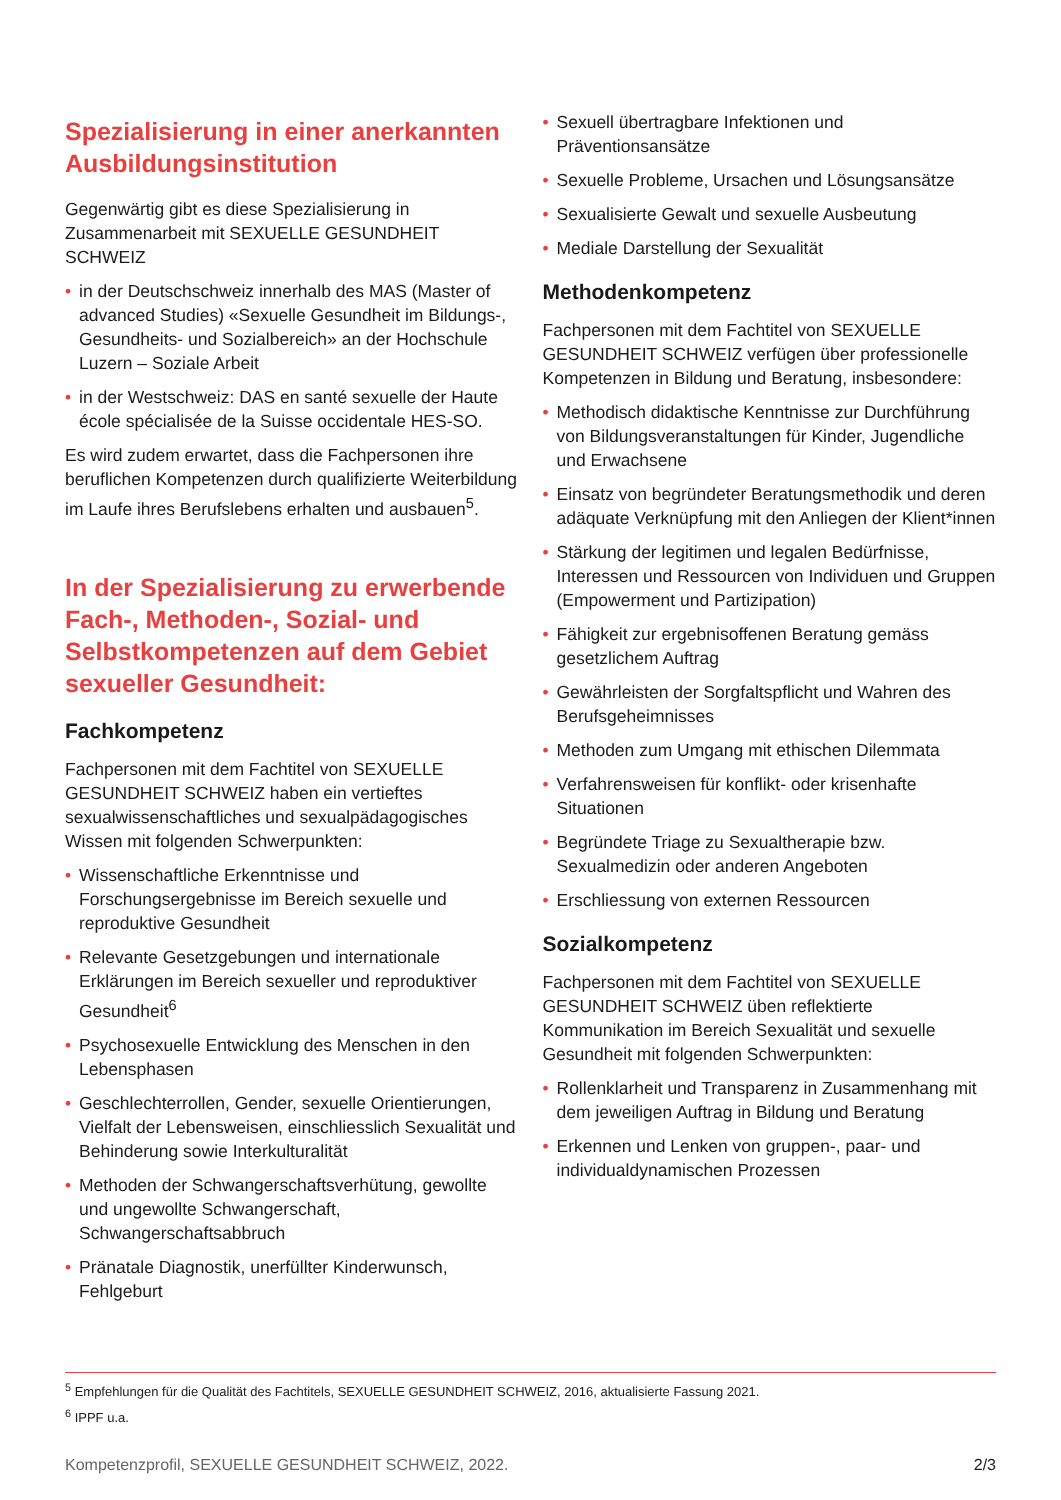Spezialisierung in einer anerkannten Ausbildungsinstitution
Gegenwärtig gibt es diese Spezialisierung in Zusammenarbeit mit SEXUELLE GESUNDHEIT SCHWEIZ
• in der Deutschschweiz innerhalb des MAS (Master of advanced Studies) «Sexuelle Gesundheit im Bildungs-, Gesundheits- und Sozialbereich» an der Hochschule Luzern – Soziale Arbeit
• in der Westschweiz: DAS en santé sexuelle der Haute école spécialisée de la Suisse occidentale HES-SO.
Es wird zudem erwartet, dass die Fachpersonen ihre beruflichen Kompetenzen durch qualifizierte Weiterbildung im Laufe ihres Berufslebens erhalten und ausbauen<sup>5</sup>.
In der Spezialisierung zu erwerbende Fach-, Methoden-, Sozial- und Selbstkompetenzen auf dem Gebiet sexueller Gesundheit:
Fachkompetenz
Fachpersonen mit dem Fachtitel von SEXUELLE GESUNDHEIT SCHWEIZ haben ein vertieftes sexualwissenschaftliches und sexualpädagogisches Wissen mit folgenden Schwerpunkten:
• Wissenschaftliche Erkenntnisse und Forschungsergebnisse im Bereich sexuelle und reproduktive Gesundheit
• Relevante Gesetzgebungen und internationale Erklärungen im Bereich sexueller und reproduktiver Gesundheit<sup>6</sup>
• Psychosexuelle Entwicklung des Menschen in den Lebensphasen
• Geschlechterrollen, Gender, sexuelle Orientierungen, Vielfalt der Lebensweisen, einschliesslich Sexualität und Behinderung sowie Interkulturalität
• Methoden der Schwangerschaftsverhütung, gewollte und ungewollte Schwangerschaft, Schwangerschaftsabbruch
• Pränatale Diagnostik, unerfüllter Kinderwunsch, Fehlgeburt
• Sexuell übertragbare Infektionen und Präventionsansätze
• Sexuelle Probleme, Ursachen und Lösungsansätze
• Sexualisierte Gewalt und sexuelle Ausbeutung
• Mediale Darstellung der Sexualität
Methodenkompetenz
Fachpersonen mit dem Fachtitel von SEXUELLE GESUNDHEIT SCHWEIZ verfügen über professionelle Kompetenzen in Bildung und Beratung, insbesondere:
• Methodisch didaktische Kenntnisse zur Durchführung von Bildungsveranstaltungen für Kinder, Jugendliche und Erwachsene
• Einsatz von begründeter Beratungsmethodik und deren adäquate Verknüpfung mit den Anliegen der Klient*innen
• Stärkung der legitimen und legalen Bedürfnisse, Interessen und Ressourcen von Individuen und Gruppen (Empowerment und Partizipation)
• Fähigkeit zur ergebnisoffenen Beratung gemäss gesetzlichem Auftrag
• Gewährleisten der Sorgfaltspflicht und Wahren des Berufsgeheimnisses
• Methoden zum Umgang mit ethischen Dilemmata
• Verfahrensweisen für konflikt- oder krisenhafte Situationen
• Begründete Triage zu Sexualtherapie bzw. Sexualmedizin oder anderen Angeboten
• Erschliessung von externen Ressourcen
Sozialkompetenz
Fachpersonen mit dem Fachtitel von SEXUELLE GESUNDHEIT SCHWEIZ üben reflektierte Kommunikation im Bereich Sexualität und sexuelle Gesundheit mit folgenden Schwerpunkten:
• Rollenklarheit und Transparenz in Zusammenhang mit dem jeweiligen Auftrag in Bildung und Beratung
• Erkennen und Lenken von gruppen-, paar- und individualdynamischen Prozessen
<sup>5</sup> Empfehlungen für die Qualität des Fachtitels, SEXUELLE GESUNDHEIT SCHWEIZ, 2016, aktualisierte Fassung 2021.
<sup>6</sup> IPPF u.a.
Kompetenzprofil, SEXUELLE GESUNDHEIT SCHWEIZ, 2022. 2/3